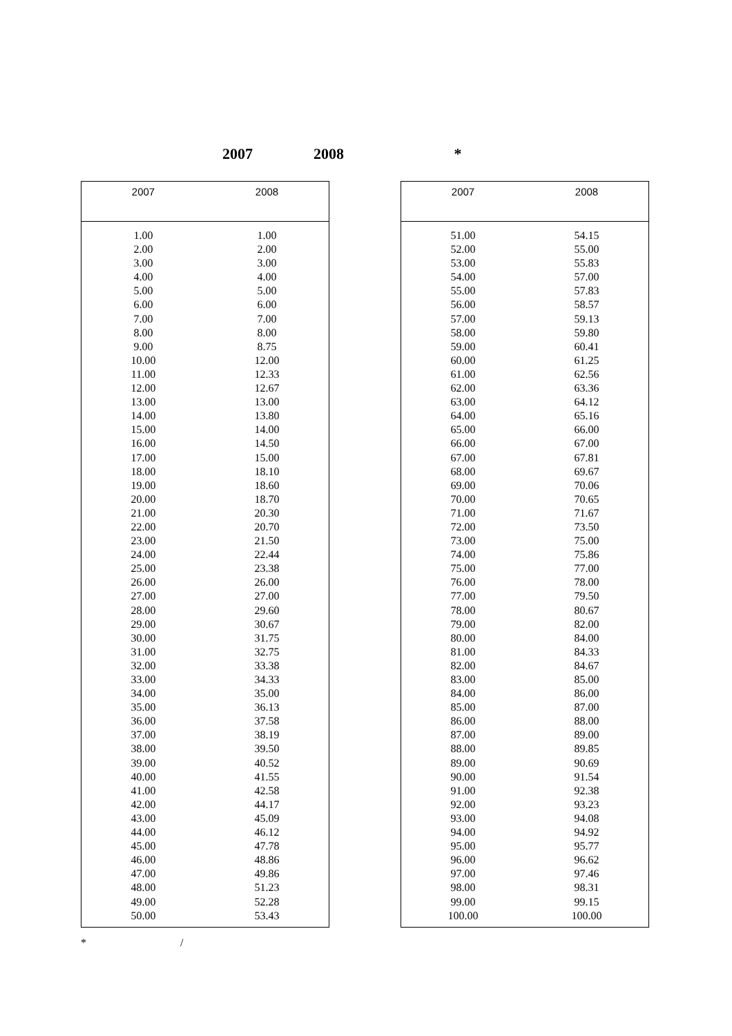2007　　　　2008　　　　　　　 *
| 2007 | 2008 |
| --- | --- |
| 1.00 | 1.00 |
| 2.00 | 2.00 |
| 3.00 | 3.00 |
| 4.00 | 4.00 |
| 5.00 | 5.00 |
| 6.00 | 6.00 |
| 7.00 | 7.00 |
| 8.00 | 8.00 |
| 9.00 | 8.75 |
| 10.00 | 12.00 |
| 11.00 | 12.33 |
| 12.00 | 12.67 |
| 13.00 | 13.00 |
| 14.00 | 13.80 |
| 15.00 | 14.00 |
| 16.00 | 14.50 |
| 17.00 | 15.00 |
| 18.00 | 18.10 |
| 19.00 | 18.60 |
| 20.00 | 18.70 |
| 21.00 | 20.30 |
| 22.00 | 20.70 |
| 23.00 | 21.50 |
| 24.00 | 22.44 |
| 25.00 | 23.38 |
| 26.00 | 26.00 |
| 27.00 | 27.00 |
| 28.00 | 29.60 |
| 29.00 | 30.67 |
| 30.00 | 31.75 |
| 31.00 | 32.75 |
| 32.00 | 33.38 |
| 33.00 | 34.33 |
| 34.00 | 35.00 |
| 35.00 | 36.13 |
| 36.00 | 37.58 |
| 37.00 | 38.19 |
| 38.00 | 39.50 |
| 39.00 | 40.52 |
| 40.00 | 41.55 |
| 41.00 | 42.58 |
| 42.00 | 44.17 |
| 43.00 | 45.09 |
| 44.00 | 46.12 |
| 45.00 | 47.78 |
| 46.00 | 48.86 |
| 47.00 | 49.86 |
| 48.00 | 51.23 |
| 49.00 | 52.28 |
| 50.00 | 53.43 |
| 2007 | 2008 |
| --- | --- |
| 51.00 | 54.15 |
| 52.00 | 55.00 |
| 53.00 | 55.83 |
| 54.00 | 57.00 |
| 55.00 | 57.83 |
| 56.00 | 58.57 |
| 57.00 | 59.13 |
| 58.00 | 59.80 |
| 59.00 | 60.41 |
| 60.00 | 61.25 |
| 61.00 | 62.56 |
| 62.00 | 63.36 |
| 63.00 | 64.12 |
| 64.00 | 65.16 |
| 65.00 | 66.00 |
| 66.00 | 67.00 |
| 67.00 | 67.81 |
| 68.00 | 69.67 |
| 69.00 | 70.06 |
| 70.00 | 70.65 |
| 71.00 | 71.67 |
| 72.00 | 73.50 |
| 73.00 | 75.00 |
| 74.00 | 75.86 |
| 75.00 | 77.00 |
| 76.00 | 78.00 |
| 77.00 | 79.50 |
| 78.00 | 80.67 |
| 79.00 | 82.00 |
| 80.00 | 84.00 |
| 81.00 | 84.33 |
| 82.00 | 84.67 |
| 83.00 | 85.00 |
| 84.00 | 86.00 |
| 85.00 | 87.00 |
| 86.00 | 88.00 |
| 87.00 | 89.00 |
| 88.00 | 89.85 |
| 89.00 | 90.69 |
| 90.00 | 91.54 |
| 91.00 | 92.38 |
| 92.00 | 93.23 |
| 93.00 | 94.08 |
| 94.00 | 94.92 |
| 95.00 | 95.77 |
| 96.00 | 96.62 |
| 97.00 | 97.46 |
| 98.00 | 98.31 |
| 99.00 | 99.15 |
| 100.00 | 100.00 |
* 　　　　　　　　 /